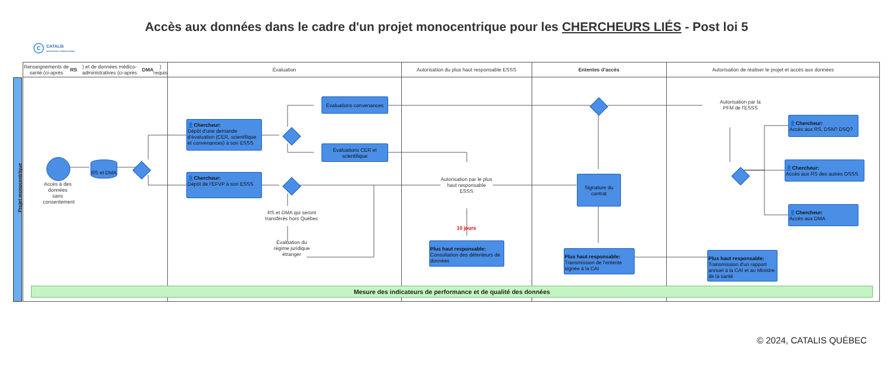Accès aux données dans le cadre d'un projet monocentrique pour les CHERCHEURS LIÉS - Post loi 5
C
CATALIS
RECHERCHE CLINIQUE QUÉBEC
Projet monocentrique
Renseignements de santé (ci-après RS) et de données médico-administratives (ci-après DMA) requis
Évaluation
Autorisation du plus haut responsable ESSS
Ententes d'accès
Autorisation de réaliser le projet et accès aux données
Accès à des données sans consentement
RS et DMA
👤Chercheur:
Dépôt d'une demande d'évaluation (CER, scientifique et convenances) à son ESSS
👤Chercheur:
Dépôt de l'EFVP à son ESSS
RS et DMA qui seront transférés hors Québec
Évaluation du régime juridique étranger
Évaluations convenances
Évaluations CER et scientifique
Autorisation par le plus haut responsable ESSS
10 jours
Plus haut responsable:
Consultation des détenteurs de données
Signature du contrat
Plus haut responsable:
Transmission de l'entente signée à la CAI
Autorisation par la PFM de l'ESSS
Plus haut responsable:
Transmission d'un rapport annuel à la CAI et au Ministre de la santé
👤Chercheur:
Accès aux RS, DSN? DSQ?
👤Chercheur:
Accès aux RS des autres OSSS
👤Chercheur:
Accès aux DMA
Mesure des indicateurs de performance et de qualité des données
© 2024, CATALIS QUÉBEC